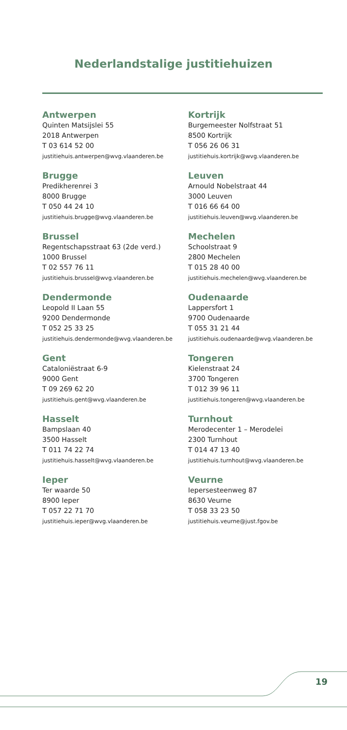Nederlandstalige justitiehuizen
Antwerpen
Quinten Matsijslei 55
2018 Antwerpen
T 03 614 52 00
justitiehuis.antwerpen@wvg.vlaanderen.be
Brugge
Predikherenrei 3
8000 Brugge
T 050 44 24 10
justitiehuis.brugge@wvg.vlaanderen.be
Brussel
Regentschapsstraat 63 (2de verd.)
1000 Brussel
T 02 557 76 11
justitiehuis.brussel@wvg.vlaanderen.be
Dendermonde
Leopold II Laan 55
9200 Dendermonde
T 052 25 33 25
justitiehuis.dendermonde@wvg.vlaanderen.be
Gent
Cataloniëstraat 6-9
9000 Gent
T 09 269 62 20
justitiehuis.gent@wvg.vlaanderen.be
Hasselt
Bampslaan 40
3500 Hasselt
T 011 74 22 74
justitiehuis.hasselt@wvg.vlaanderen.be
Ieper
Ter waarde 50
8900 Ieper
T 057 22 71 70
justitiehuis.ieper@wvg.vlaanderen.be
Kortrijk
Burgemeester Nolfstraat 51
8500 Kortrijk
T 056 26 06 31
justitiehuis.kortrijk@wvg.vlaanderen.be
Leuven
Arnould Nobelstraat 44
3000 Leuven
T 016 66 64 00
justitiehuis.leuven@wvg.vlaanderen.be
Mechelen
Schoolstraat 9
2800 Mechelen
T 015 28 40 00
justitiehuis.mechelen@wvg.vlaanderen.be
Oudenaarde
Lappersfort 1
9700 Oudenaarde
T 055 31 21 44
justitiehuis.oudenaarde@wvg.vlaanderen.be
Tongeren
Kielenstraat 24
3700 Tongeren
T 012 39 96 11
justitiehuis.tongeren@wvg.vlaanderen.be
Turnhout
Merodecenter 1 – Merodelei
2300 Turnhout
T 014 47 13 40
justitiehuis.turnhout@wvg.vlaanderen.be
Veurne
Iepersesteenweg 87
8630 Veurne
T 058 33 23 50
justitiehuis.veurne@just.fgov.be
19